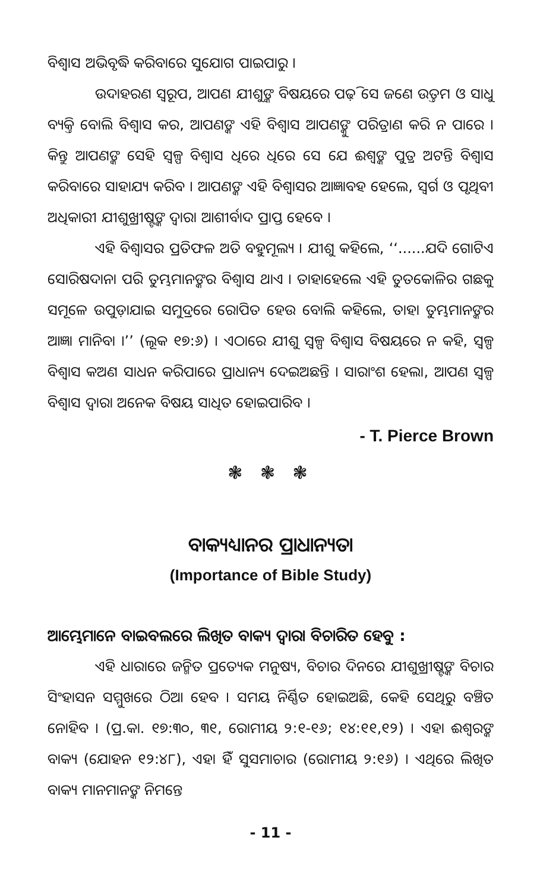ବିଶ୍ୱାସ ଅଭିବୃଦ୍ଧି କରିବାରେ ସୁଯୋଗ ପାଇପାରୁ ।
ଉଦାହରଣ ସ୍ୱରୂପ, ଆପଣ ଯୀଶୁଙ୍କ ବିଷୟରେ ପଢ଼ି ସେ ଜଣେ ଉତ୍ତମ ଓ ସାଧୁ ବ୍ୟକ୍ତି ବୋଲି ବିଶ୍ୱାସ କର, ଆପଣଙ୍କ ଏହି ବିଶ୍ୱାସ ଆପଣଙ୍କୁ ପରିତ୍ରାଣ କରି ନ ପାରେ । କିନ୍ତୁ ଆପଣଙ୍କ ସେହି ସ୍ୱଳ୍ପ ବିଶ୍ୱାସ ଧିରେ ଧିରେ ସେ ଯେ ଈଶ୍ୱଙ୍କ ପୁତ୍ର ଅଟନ୍ତି ବିଶ୍ୱାସ କରିବାରେ ସାହାଯ୍ୟ କରିବ । ଆପଣଙ୍କ ଏହି ବିଶ୍ୱାସର ଆଜ୍ଞାବହ ହେଲେ, ସ୍ୱର୍ଗ ଓ ପୃଥିବୀ ଅଧିକାରୀ ଯୀଶୁଖ୍ରୀଷ୍ଟଙ୍କ ଦ୍ୱାରା ଆଶୀର୍ବାଦ ପ୍ରାପ୍ତ ହେବେ ।
ଏହି ବିଶ୍ୱାସର ପ୍ରତିଫଳ ଅତି ବହୁମୂଲ୍ୟ । ଯୀଶୁ କହିଲେ, ‘‘......ଯଦି ଗୋଟିଏ ସୋରିଷଦାନା ପରି ତୁମ୍ଭମାନଙ୍କର ବିଶ୍ୱାସ ଥାଏ । ତାହାହେଲେ ଏହି ତୁତକୋଳିର ଗଛକୁ ସମୂଳେ ଉପୁଡ଼ାଯାଇ ସମୁଦ୍ରରେ ରୋପିତ ହେଉ ବୋଲି କହିଲେ, ତାହା ତୁମ୍ଭମାନଙ୍କର ଆଜ୍ଞା ମାନିବା ।’’ (ଲୂକ ୧୭:୬) । ଏଠାରେ ଯୀଶୁ ସ୍ୱଳ୍ପ ବିଶ୍ୱାସ ବିଷୟରେ ନ କହି, ସ୍ୱଳ୍ପ ବିଶ୍ୱାସ କଅଣ ସାଧନ କରିପାରେ ପ୍ରାଧାନ୍ୟ ଦେଇଅଛନ୍ତି । ସାରାଂଶ ହେଲା, ଆପଣ ସ୍ୱଳ୍ପ ବିଶ୍ୱାସ ଦ୍ୱାରା ଅନେକ ବିଷୟ ସାଧିତ ହୋଇପାରିବ ।
- T. Pierce Brown
❃ ❃ ❃
ବାକ୍ୟଧ୍ୟାନର ପ୍ରାଧାନ୍ୟତା
(Importance of Bible Study)
ଆମ୍ଭେମାନେ ବାଇବଲରେ ଲିଖିତ ବାକ୍ୟ ଦ୍ୱାରା ବିଚାରିତ ହେବୁ :
ଏହି ଧାରାରେ ଜନ୍ମିତ ପ୍ରତ୍ୟେକ ମନୁଷ୍ୟ, ବିଚାର ଦିନରେ ଯୀଶୁଖ୍ରୀଷ୍ଟଙ୍କ ବିଚାର ସିଂହାସନ ସମ୍ମୁଖରେ ଠିଆ ହେବ । ସମୟ ନିର୍ଣ୍ଣିତ ହୋଇଅଛି, କେହି ସେଥିରୁ ବଞ୍ଚିତ ନୋହିବ । (ପ୍ର.କା. ୧୭:୩୦, ୩୧, ରୋମୀୟ ୨:୧-୧୬; ୧୪:୧୧,୧୨) । ଏହା ଈଶ୍ୱରଙ୍କ ବାକ୍ୟ (ଯୋହନ ୧୨:୪୮), ଏହା ହିଁ ସୁସମାଚାର (ରୋମୀୟ ୨:୧୬) । ଏଥିରେ ଲିଖିତ ବାକ୍ୟ ମାନମାନଙ୍କ ନିମନ୍ତେ
- 11 -